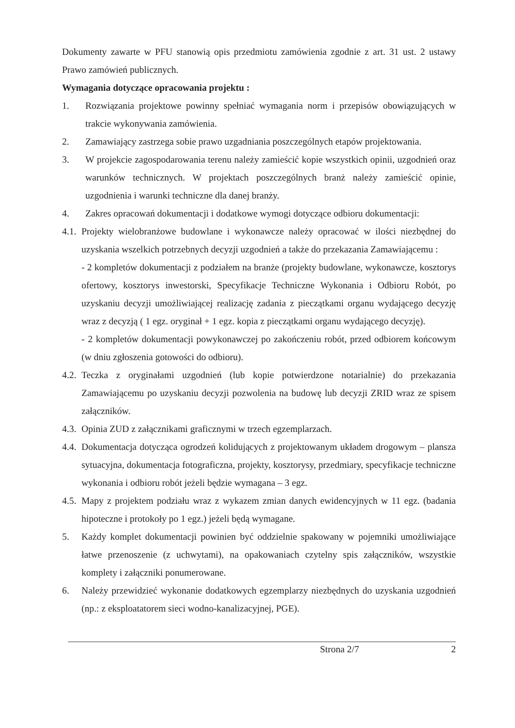Dokumenty zawarte w PFU stanowią opis przedmiotu zamówienia zgodnie z art. 31 ust. 2 ustawy Prawo zamówień publicznych.
Wymagania dotyczące opracowania projektu :
1. Rozwiązania projektowe powinny spełniać wymagania norm i przepisów obowiązujących w trakcie wykonywania zamówienia.
2. Zamawiający zastrzega sobie prawo uzgadniania poszczególnych etapów projektowania.
3. W projekcie zagospodarowania terenu należy zamieścić kopie wszystkich opinii, uzgodnień oraz warunków technicznych. W projektach poszczególnych branż należy zamieścić opinie, uzgodnienia i warunki techniczne dla danej branży.
4. Zakres opracowań dokumentacji i dodatkowe wymogi dotyczące odbioru dokumentacji:
4.1. Projekty wielobranżowe budowlane i wykonawcze należy opracować w ilości niezbędnej do uzyskania wszelkich potrzebnych decyzji uzgodnień a także do przekazania Zamawiającemu :
- 2 kompletów dokumentacji z podziałem na branże (projekty budowlane, wykonawcze, kosztorys ofertowy, kosztorys inwestorski, Specyfikacje Techniczne Wykonania i Odbioru Robót, po uzyskaniu decyzji umożliwiającej realizację zadania z pieczątkami organu wydającego decyzję wraz z decyzją ( 1 egz. oryginał + 1 egz. kopia z pieczątkami organu wydającego decyzję).
- 2 kompletów dokumentacji powykonawczej po zakończeniu robót, przed odbiorem końcowym (w dniu zgłoszenia gotowości do odbioru).
4.2. Teczka z oryginałami uzgodnień (lub kopie potwierdzone notarialnie) do przekazania Zamawiającemu po uzyskaniu decyzji pozwolenia na budowę lub decyzji ZRID wraz ze spisem załączników.
4.3. Opinia ZUD z załącznikami graficznymi w trzech egzemplarzach.
4.4. Dokumentacja dotycząca ogrodzeń kolidujących z projektowanym układem drogowym – plansza sytuacyjna, dokumentacja fotograficzna, projekty, kosztorysy, przedmiary, specyfikacje techniczne wykonania i odbioru robót jeżeli będzie wymagana – 3 egz.
4.5. Mapy z projektem podziału wraz z wykazem zmian danych ewidencyjnych w 11 egz. (badania hipoteczne i protokoły po 1 egz.) jeżeli będą wymagane.
5. Każdy komplet dokumentacji powinien być oddzielnie spakowany w pojemniki umożliwiające łatwe przenoszenie (z uchwytami), na opakowaniach czytelny spis załączników, wszystkie komplety i załączniki ponumerowane.
6. Należy przewidzieć wykonanie dodatkowych egzemplarzy niezbędnych do uzyskania uzgodnień (np.: z eksploatatorem sieci wodno-kanalizacyjnej, PGE).
Strona 2/7 2